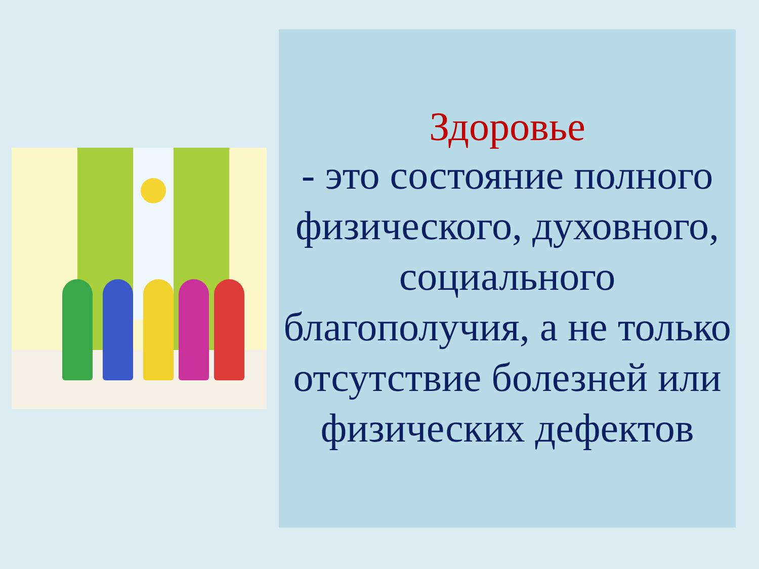Здоровье
- это состояние полного физического, духовного, социального благополучия, а не только отсутствие болезней или физических дефектов